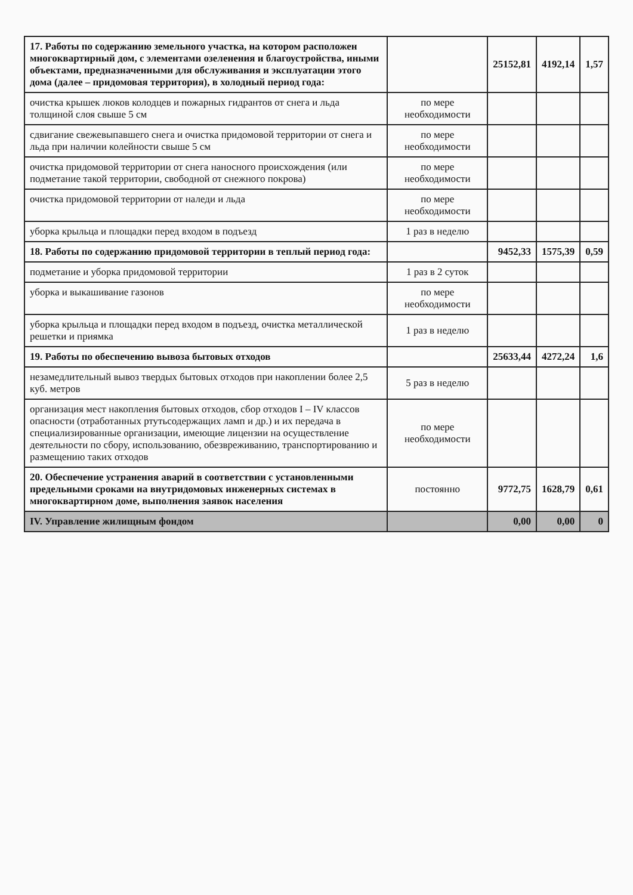| 17. Работы по содержанию земельного участка, на котором расположен многоквартирный дом, с элементами озеленения и благоустройства, иными объектами, предназначенными для обслуживания и эксплуатации этого дома (далее – придомовая территория), в холодный период года: | | 25152,81 | 4192,14 | 1,57 |
| очистка крышек люков колодцев и пожарных гидрантов от снега и льда толщиной слоя свыше 5 см | по мере необходимости | | | |
| сдвигание свежевыпавшего снега и очистка придомовой территории от снега и льда при наличии колейности свыше 5 см | по мере необходимости | | | |
| очистка придомовой территории от снега наносного происхождения (или подметание такой территории, свободной от снежного покрова) | по мере необходимости | | | |
| очистка придомовой территории от наледи и льда | по мере необходимости | | | |
| уборка крыльца и площадки перед входом в подъезд | 1 раз в неделю | | | |
| 18. Работы по содержанию придомовой территории в теплый период года: | | 9452,33 | 1575,39 | 0,59 |
| подметание и уборка придомовой территории | 1 раз в 2 суток | | | |
| уборка и выкашивание газонов | по мере необходимости | | | |
| уборка крыльца и площадки перед входом в подъезд, очистка металлической решетки и приямка | 1 раз в неделю | | | |
| 19. Работы по обеспечению вывоза бытовых отходов | | 25633,44 | 4272,24 | 1,6 |
| незамедлительный вывоз твердых бытовых отходов при накоплении более 2,5 куб. метров | 5 раз в неделю | | | |
| организация мест накопления бытовых отходов, сбор отходов I – IV классов опасности (отработанных ртутьсодержащих ламп и др.) и их передача в специализированные организации, имеющие лицензии на осуществление деятельности по сбору, использованию, обезвреживанию, транспортированию и размещению таких отходов | по мере необходимости | | | |
| 20. Обеспечение устранения аварий в соответствии с установленными предельными сроками на внутридомовых инженерных системах в многоквартирном доме, выполнения заявок населения | постоянно | 9772,75 | 1628,79 | 0,61 |
| IV. Управление жилищным фондом | | 0,00 | 0,00 | 0 |